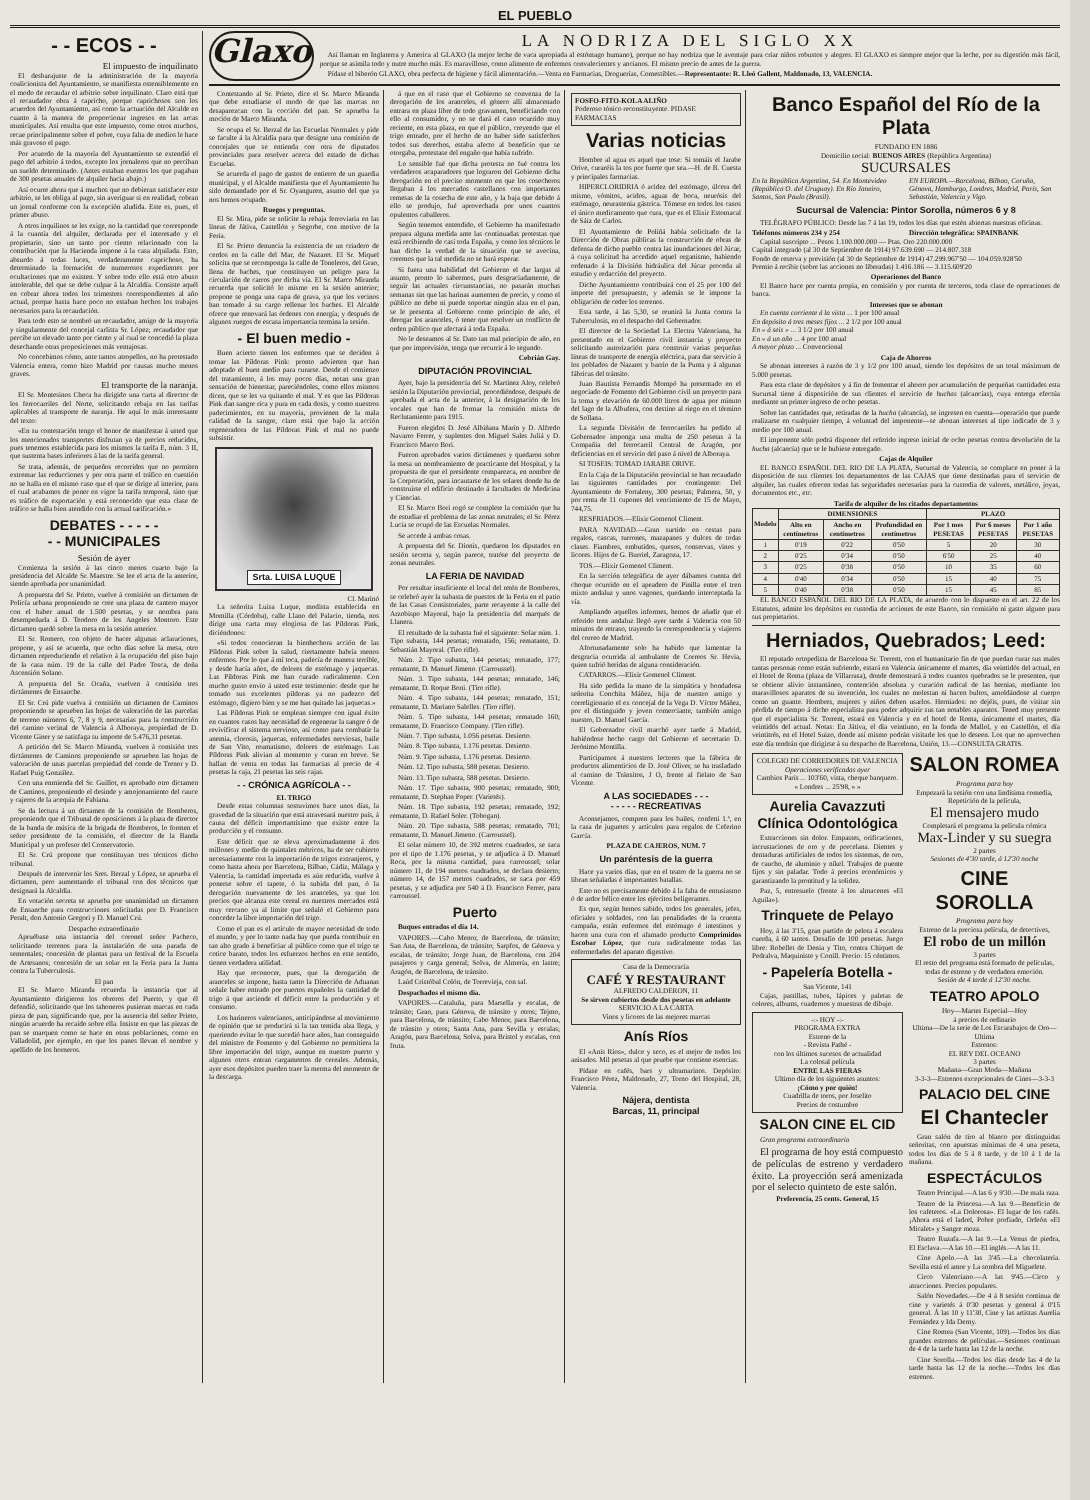EL PUEBLO
- - ECOS - -
El impuesto de inquilinato
El desbarajuste de la administración de la mayoría coalicionista del Ayuntamiento, se manifiesta ostensiblemente en el modo de recaudar el arbitrio sobre inquilinato. Claro está que el recaudador obra á capricho, porque caprichosos son los acuerdos del Ayuntamiento, así como la actuación del Alcalde en cuanto á la manera de proporcionar ingresos en las arcas municipales. Así resulta que este impuesto, como otros muchos, recae principalmente sobre el pobre, cuya falta de medios le hace más gravoso el pago.
Por acuerdo de la mayoría del Ayuntamiento se extendió el pago del arbitrio á todos, excepto los jornaleros que no perciban un sueldo determinado. (Antes estaban exentos los que pagaban de 300 pesetas anuales de alquiler hacia abajo.)
Así ocurre ahora que á muchos que no debieran satisfacer este arbitrio, se les obliga al pago, sin averiguar si en realidad, cobran un jornal conforme con la excepción aludida. Este es, pues, el primer abuso.
A otros inquilinos se les exige, no la cantidad que corresponde á la cuantía del alquiler, declarada por el interesado y el propietario, sino un tanto por ciento relacionado con la contribución que la Hacienda impone á la casa alquilada. Esto, absurdo á todas luces, verdaderamente caprichoso, ha determinado la formación de numerosos expedientes por ocultaciones que no existen. Y sobre todo ello está otro abuso intolerable, del que se debe culpar á la Alcaldía. Consiste aquél en cobrar ahora todos los trimestres correspondientes al año actual, porque hasta hace poco no estaban hechos los trabajos necesarios para la recaudación.
Para todo esto se nombró un recaudador, amigo de la mayoría y singularmente del concejal carlista Sr. López; recaudador que percibe un elevado tanto por ciento y al cual se concedió la plaza desechando otras proposiciones más ventajosas.
No concebimos cómo, ante tantos atropellos, no ha protestado Valencia entera, como hizo Madrid por causas mucho menos graves.
El transporte de la naranja.
El Sr. Montesinos Checa ha dirigido una carta al director de los ferrocarriles del Norte, solicitando rebaja en las tarifas aplicables al transporte de naranja. He aquí lo más interesante del texto:
«En su contestación tengo el honor de manifestar á usted que los mencionados transportes disfrutan ya de precios reducidos, pues tenemos establecida para los mismos la tarifa E, núm. 3 II, que sustenta bases inferiores á las de la tarifa general.
Se trata, además, de pequeños recorridos que no permiten extremar las reducciones y por otra parte el tráfico en cuestión no se halla en el mismo caso que el que se dirige al interior, para el cual acabamos de poner en vigor la tarifa temporal, sino que es tráfico de exportación y está reconocido que esta clase de tráfico se halla bien atendido con la actual tarificación.»
DEBATES - - - - -
- - MUNICIPALES
Sesión de ayer
Comienza la sesión á las cinco menos cuarto bajo la presidencia del Alcalde Sr. Maestre. Se lee el acta de la anterior, siendo aprobada por unanimidad.
A propuesta del Sr. Prieto, vuelve á comisión un dictamen de Policía urbana proponiendo se cree una plaza de cantero mayor con el haber anual de 1.500 pesetas, y se nombra para desempeñarla á D. Teodoro de los Angeles Montoro. Este dictamen quedó sobre la mesa en la sesión anterior.
El Sr. Romero, con objeto de hacer algunas aclaraciones, propone, y así se acuerda, que ocho días sobre la mesa, otro dictamen reproduciendo el relativo á la ocupación del piso bajo de la casa núm. 19 de la calle del Padre Tosca, de doña Ascensión Solano.
A propuesta del Sr. Ocaña, vuelven á comisión tres dictámenes de Ensanche.
El Sr. Crú pide vuelva á comisión un dictamen de Caminos proponiendo se aprueben las hojas de valoración de las parcelas de terreno números 6, 7, 8 y 9, necesarias para la construcción del camino vecinal de Valencia á Alboraya, propiedad de D. Vicente Giner y se satisfaga su importe de 5.476,31 pesetas.
A petición del Sr. Marco Miranda, vuelven á comisión tres dictámenes de Caminos proponiendo se aprueben las hojas de valoración de unas parcelas propiedad del conde de Trenor y D. Rafael Puig González.
Con una enmienda del Sr. Guillot, es aprobado otro dictamen de Caminos, proponiendo el desinde y amojonamiento del cauce y cajeros de la acequia de Fabiana.
Se da lectura á un dictamen de la comisión de Bomberos, proponiendo que el Tribunal de oposiciones á la plaza de director de la banda de música de la brigada de Bomberos, lo formen el señor presidente de la comisión, el director de la Banda Municipal y un profesor del Conservatorio.
El Sr. Crú propone que constituyan tres técnicos dicho tribunal.
Después de intervenir los Sres. Berzal y López, se aprueba el dictamen, pero aumentando el tribunal con dos técnicos que designará la Alcaldía.
En votación secreta se aprueba por unanimidad un dictamen de Ensanche para construcciones solicitadas por D. Francisco Peralt, don Antonio Gregori y D. Manuel Crú.
Despacho extraordinario
Apruébase una instancia del coronel señor Pacheco, solicitando terrenos para la instalación de una parada de sementales; concesión de plantas para un festival de la Escuela de Artesanos; concesión de un solar en la Feria para la Junta contra la Tuberculosis.
El pan
El Sr. Marco Miranda recuerda la instancia que al Ayuntamiento dirigieron los obreros del Puerto, y que él defendió, solicitando que los tahoneros pusieran marcas en cada pieza de pan, significando que, por la ausencia del señor Prieto, ningún acuerdo ha recaído sobre ella. Insiste en que las piezas de pan se marquen como se hace en otras poblaciones, como en Valladolid, por ejemplo, en que los panes llevan el nombre y apellido de los horneros.
Glaxo
LA NODRIZA DEL SIGLO XX
Así llaman en Inglaterra y America al GLAXO (la mejor leche de vaca apropiada al estómago humano), porque no hay nodriza que le aventaje para criar niños robustos y alegres. El GLAXO es siempre mejor que la leche, por su digestión más fácil, porque se asimila todo y nutre mucho más. Es maravilloso, como alimento de enfermos convalecientes y ancianos. El mismo precio de antes de la guerra.
Pídase el biberón GLAXO, obra perfecta de higiene y fácil alimentación.—Venta en Farmacias, Droguerías, Comestibles.—Representante: R. Lleó Gallent, Maldonado, 13, VALENCIA.
Contestando al Sr. Prieto, dice el Sr. Marco Miranda que debe estudiarse el modo de que las marcas no desaparezcan con la cocción del pan. Se aprueba la moción de Marco Miranda.
Se ocupa el Sr. Berzal de las Escuelas Normales y pide se faculte á la Alcaldía para que designe una comisión de concejales que se entienda con otra de diputados provinciales para resolver acerca del estado de dichas Escuelas.
Se acuerda el pago de gastos de entierro de un guardia municipal, y el Alcalde manifiesta que el Ayuntamiento ha sido demandado por el Sr. Oyanguren, asunto del que ya nos hemos ocupado.
Ruegos y preguntas.
El Sr. Mira, pide se solicite la rebaja ferroviaria en las líneas de Játiva, Castellón y Segorbe, con motivo de la Feria.
El Sr. Prieto denuncia la existencia de un criadero de cerdos en la calle del Mar, de Nazaret. El Sr. Miquel solicita que se recomponga la calle de Toneleros, del Grao, llena de baches, que constituyen un peligro para la circulación de carros por dicha vía. El Sr. Marco Miranda recuerda que solicitó lo mismo en la sesión anterior; propone se ponga una capa de grava, ya que los vecinos han tomado á su cargo rellenar los baches. El Alcalde ofrece que renovará las órdenes con energía; y después de algunos ruegos de escasa importancia termina la sesión.
- El buen medio -
Buen acierto tienen los enfermos que se deciden á tomar las Píldoras Pink: pronto advierten que han adoptado el buen medio para curarse. Desde el comienzo del tratamiento, á los muy pocos días, notan una gran sensación de bienestar, pareciéndoles, como ellos mismos dicen, que se les va quitando el mal. Y es que las Píldoras Pink dan sangre rica y pura en cada dosis, y como nuestros padecimientos, en su mayoría, provienen de la mala calidad de la sangre, claro está que bajo la acción regeneradora de las Píldoras Pink el mal no puede subsistir.
Srta. LUISA LUQUE
Cl. Marinó
La señorita Luisa Luque, modista establecida en Montilla (Córdoba), calle Llano del Palacio, tienda, nos dirige una carta muy elogiosa de las Píldoras Pink, diciéndonos:
«Si todos conocieran la bienhechora acción de las Píldoras Pink sobre la salud, ciertamente habría menos enfermos. Por lo que á mí toca, padecía de manera terrible, y desde hacía años, de dolores de estómago y jaquecas. Las Píldoras Pink me han curado radicalmente. Con mucho gusto envío á usted este testimonio: desde que he tomado sus excelentes píldoras ya no padezco del estómago, digiero bien y se me han quitado las jaquecas.»
Las Píldoras Pink se emplean siempre con igual éxito en cuantos casos hay necesidad de regenerar la sangre ó de revivificar el sistema nervioso, así como para combatir la anemia, clorosis, jaquecas, enfermedades nerviosas, baile de San Vito, reumatismo, dolores de estómago. Las Píldoras Pink alivian al momento y curan en breve. Se hallan de venta en todas las farmacias al precio de 4 pesetas la caja, 21 pesetas las seis cajas.
- - CRÓNICA AGRÍCOLA - -
EL TRIGO
Desde estas columnas sostuvimos hace unos días, la gravedad de la situación que está atravesará nuestro país, á causa del déficit importantísimo que existe entre la producción y el consumo.
Este déficit que se eleva aproximadamente á dos millones y medio de quintales métricos, ha de ser cubierto necesariamente con la importación de trigos extranjeros, y como hasta ahora por Barcelona, Bilbao, Cádiz, Málaga y Valencia, la cantidad importada es aún reducida, vuelve á ponerse sobre el tapete, ó la subida del pan, ó la derogación nuevamente de los aranceles, ya que los precios que alcanza este cereal en nuestros mercados está muy cercano ya al límite que señaló el Gobierno para conceder la libre importación del trigo.
Como el pan es el artículo de mayor necesidad de todo el mundo, y por lo tanto nada hay que pueda contribuir en tan alto grado á beneficiar al público como que el trigo se cotice barato, todos los esfuerzos hechos en este sentido, tienen verdadera utilidad.
Hay que reconocer, pues, que la derogación de aranceles se impone, hasta tanto la Dirección de Aduanas señale haber entrado por puertos españoles la cantidad de trigo á que asciende el déficit entre la producción y el consumo.
Los harineros valencianos, anticipándose al movimiento de opinión que se producirá si la tan temida alza llega, y queriendo evitar lo que sucedió hace años, han conseguido del ministro de Fomento y del Gobierno no permitiera la libre importación del trigo, aunque en nuestro puerto y algunos otros entran cargamentos de cereales. Además, ayer esos depósitos pueden traer la merma del momento de la descarga.
á que en el caso que el Gobierno se convenza de la derogación de los aranceles, el género allí almacenado entrara en plaza libre de todo gravamen, beneficiando con ello al consumidor, y no se dará el caso ocurrido muy reciente, en esta plaza, en que el público, creyendo que el trigo entrado, por el hecho de no haber sido satisfechos todos sus derechos, estaba afecto al beneficio que se otorgaba, protestase del engaño que había sufrido.
Lo sensible fué que dicha protesta no fué contra los verdaderos acaparadores que lograron del Gobierno dicha derogación en el preciso momento en que los cosecheros llegaban á los mercados castellanos con importantes remesas de la cosecha de este año, y la baja que debido á ello se produjo, fué aprovechada por unos cuantos opulentos caballeros.
Según tenemos entendido, el Gobierno ha manifestado prepara alguna medida ante las continuadas protestas que está recibiendo de casi toda España, y como los técnicos le han dicho la verdad de la situación que se avecina, creemos que la tal medida no se hará esperar.
Si fuera una habilidad del Gobierno el dar largas al asunto, pronto lo sabremos, pues desgraciadamente, de seguir las actuales circunstancias, no pasarán muchas semanas sin que las harinas aumenten de precio, y como el público no debe ni puede soportar ningún alza en el pan, se le presenta al Gobierno como principio de año, el derogar los aranceles, ó tener que resolver un conflicto de orden público que afectará á toda España.
No le deseamos al Sr. Dato tan mal principio de año, en que por imprevisión, tenga que recurrir á lo segundo.
Cebrián Gay.
DIPUTACIÓN PROVINCIAL
Ayer, bajo la presidencia del Sr. Martínez Aloy, celebró sesión la Diputación provincial, procediéndose, después de aprobada el acta de la anterior, á la designación de los vocales que han de formar la comisión mixta de Reclutamiento para 1915.
Fueron elegidos D. José Albiñana Marín y D. Alfredo Navarro Ferrer, y suplentes don Miguel Sales Juliá y D. Francisco Marco Bori.
Fueron aprobados varios dictámenes y quedaron sobre la mesa un nombramiento de practicante del Hospital, y la propuesta de que el presidente comparezca, en nombre de la Corporación, para incautarse de los solares donde ha de construirse el edificio destinado á facultades de Medicina y Ciencias.
El Sr. Marco Bori rogó se complete la comisión que ha de estudiar el problema de las zonas neutrales; el Sr. Pérez Lucia se ocupó de las Escuelas Normales.
Se accede á ambas cosas.
A propuesta del Sr. Dionis, quedaron los diputados en sesión secreta y, según parece, tratóse del proyecto de zonas neutrales.
LA FERIA DE NAVIDAD
Por resultar insuficiente el local del retén de Bomberos, se celebró ayer la subasta de puestos de la Feria en el patio de las Casas Consistoriales, parte recayente á la calle del Arzobispo Mayoral, bajo la presidencia del marqués de Llanera.
El resultado de la subasta fué el siguiente: Solar núm. 1. Tipo subasta, 144 pesetas; rematado, 156; rematante, D. Sebastián Mayoral. (Tiro rifle).
Núm. 2. Tipo subasta, 144 pesetas; rematado, 177; rematante, D. Manuel Jimeno. (Carroussel).
Núm. 3. Tipo subasta, 144 pesetas; rematado, 146; rematante, D. Roque Boni. (Tiro rifle).
Núm. 4. Tipo subasta, 144 pesetas; rematado, 151; rematante, D. Mariano Salelles. (Tiro rifle).
Núm. 5. Tipo subasta, 144 pesetas; rematado 160; rematante, D. Francisco Company. (Tiro rifle).
Núm. 7. Tipo subasta, 1.056 pesetas. Desierto.
Núm. 8. Tipo subasta, 1.176 pesetas. Desierto.
Núm. 9. Tipo subasta, 1.176 pesetas. Desierto.
Núm. 12. Tipo subasta, 588 pesetas. Desierto.
Núm. 13. Tipo subasta, 588 pesetas. Desierto.
Núm. 17. Tipo subasta, 900 pesetas; rematado, 900; rematante, D. Stephan Poper. (Varietés).
Núm. 18. Tipo subasta, 192 pesetas; rematado, 192; rematante, D. Rafael Soler. (Tobogan).
Núm. 20. Tipo subasta, 588 pesetas; rematado, 701; rematante, D. Manuel Jimeno. (Carroussel).
El solar número 10, de 392 metros cuadrados, se saca por el tipo de 1.176 pesetas, y se adjudica á D. Manuel Roca, por la misma cantidad, para carroussel; solar número 11, de 194 metros cuadrados, se declara desierto; número 14, de 157 metros cuadrados, se saca por 459 pesetas, y se adjudica por 540 á D. Francisco Ferrer, para carroussel.
Puerto
Buques entrados el día 14.
VAPORES.—Cabo Menor, de Barcelona, de tránsito; San Ana, de Barcelona, de tránsito; Sarpfos, de Génova y escalas, de tránsito; Jorge Juan, de Barcelona, con 204 pasajeros y carga general; Solva, de Almería, en lastre; Aragón, de Barcelona, de tránsito.
Laúd Cristóbal Colón, de Torrevieja, con sal.
Despachados el mismo día.
VAPORES.—Cataluña, para Marsella y escalas, de tránsito; Grao, para Génova, de tránsito y otros; Tejmo, para Barcelona, de tránsito; Cabo Menor, para Barcelona, de tránsito y otros; Santa Ana, para Sevilla y escalas; Aragón, para Barcelona; Solva, para Bristol y escalas, con fruta.
FOSFO-FITO-KOLA ALIÑO
Poderoso tónico reconstituyente. PIDASE FARMACIAS
Varias noticias
Hombre al agua es aquel que tose: Si tomáis el Jarabe Orive, curaréis la tos por fuerte que sea.—H. de B. Cuesta y principales farmacias.
HIPERCLORIDRIA ó acidez del estómago, úlcera del mismo, vómitos, acidos, aguas de boca, neurósis del estómago, neurastenia gástrica. Tómese en todos los casos el único medicamento que cura, que es el Elixir Estomacal de Sáiz de Carlos.
El Ayuntamiento de Poliñá había solicitado de la Dirección de Obras públicas la construcción de obras de defensa de dicho pueblo contra las inundaciones del Júcar, á cuya solicitud ha accedido aquel organismo, habiendo ordenado á la División hidráulica del Júcar proceda al estudio y redacción del proyecto.
Dicho Ayuntamiento contribuirá con el 25 por 100 del importe del presupuesto, y además se le impone la obligación de ceder los terrenos.
Esta tarde, á las 5,30, se reunirá la Junta contra la Tuberculosis, en el despacho del Gobernador.
El director de la Sociedad La Electra Valenciana, ha presentado en el Gobierno civil instancia y proyecto solicitando autorización para construir varias pequeñas líneas de transporte de energía eléctrica, para dar servicio á los poblados de Nazaret y barrio de la Punta y á algunas fábricas del tránsito.
Juan Bautista Ferrandis Mompó ha presentado en el negociado de Fomento del Gobierno civil un proyecto para la toma y elevación de 60.000 litros de agua por minuto del lago de la Albufera, con destino al riego en el término de Sollana.
La segunda División de ferrocarriles ha pedido al Gobernador imponga una multa de 250 pesetas á la Compañía del ferrocarril Central de Aragón, por deficiencias en el servicio del paso á nivel de Alboraya.
SI TOSEIS: TOMAD JARABE ORIVE.
En la Caja de la Diputación provincial se han recaudado las siguientes cantidades por contingente: Del Ayuntamiento de Fortaleny, 300 pesetas; Palmera, 50, y por renta de 11 cupones del vencimiento de 15 de Mayo, 744,75.
RESFRIADOS.—Elixir Gomenol Climent.
PARA NAVIDAD.—Gran surtido en cestas para regalos, cascas, turrones, mazapanes y dulces de todas clases. Fiambres, embutidos, quesos, conservas, vinos y licores. Hijos de G. Burriel, Zaragoza, 17.
TOS.—Elixir Gomenol Climent.
En la sección telegráfica de ayer dábamos cuenta del choque ocurrido en el apeadero de Pinilla entre el tren mixto andaluz y unos vagones, quedando interceptada la vía.
Ampliando aquellos informes, hemos de añadir que el referido tren andaluz llegó ayer tarde á Valencia con 50 minutos de retraso, trayendo la correspondencia y viajeros del correo de Madrid.
Afortunadamente solo ha habido que lamentar la desgracia ocurrida al ambulante de Correos Sr. Hevia, quien sufrió heridas de alguna consideración.
CATARROS.—Elixir Gomenol Climent.
Ha sido pedida la mano de la simpática y bondadosa señorita Conchita Máñez, hija de nuestro amigo y correligionario el ex concejal de la Vega D. Víctor Máñez, por el distinguido y joven comerciante, también amigo nuestro, D. Manuel García.
El Gobernador civil marchó ayer tarde á Madrid, habiéndose hecho cargo del Gobierno el secretario D. Jerónimo Montilla.
Participamos á nuestros lectores que la fábrica de productos alimenticios de D. José Oliver, se ha trasladado al camino de Tránsitos, J O, frente al fielato de San Vicente.
A LAS SOCIEDADES - - -
- - - - - RECREATIVAS
Aconsejamos, compren para los bailes, confetti 1.ª, en la casa de juguetes y artículos para regalos de Ceferino García.
PLAZA DE CAJEROS, NUM. 7
Un paréntesis de la guerra
Hace ya varios días, que en el teatro de la guerra no se libran señaladas é importantes batallas.
Esto no es precisamente debido á la falta de entusiasmo ó de ardor bélico entre los ejércitos beligerantes.
Es que, según hemos sabido, todos los generales, jefes, oficiales y soldados, con las penalidades de la cruenta campaña, están enfermos del estómago é intestinos y hacen una cura con el afamado producto Comprimidos Escobar López, que cura radicalmente todas las enfermedades del aparato digestivo.
Casa de la Democracia
CAFÉ Y RESTAURANT
ALFREDO CALDERON, 11
Se sirven cubiertos desde dos pesetas en adelante
SERVICIO A LA CARTA
Vinos y licores de las mejores marcas
Anís Ríos
El «Anís Ríos», dulce y seco, es el mejor de todos los anisados. Mil pesetas al que pruebe que contiene esencias.
Pídase en cafés, bars y ultramarinos. Depósito: Francisco Pérez, Maldonado, 27, Torno del Hospital, 28, Valencia.
Nájera, dentista
Barcas, 11, principal
Banco Español del Río de la Plata
FUNDADO EN 1886
Domicilio social: BUENOS AIRES (República Argentina)
SUCURSALES
En la República Argentina, 54. En Montevideo (República O. del Uruguay). En Río Janeiro, Santos, San Paulo (Brasil).
EN EUROPA.—Barcelona, Bilbao, Coruña, Génova, Hamburgo, Londres, Madrid, París, San Sebastián, Valencia y Vigo.
Sucursal de Valencia: Pintor Sorolla, números 6 y 8
TELÉGRAFO PÚBLICO: Desde las 7 á las 19, todos los días que estén abiertas nuestras oficinas.
Teléfonos números 234 y 254 Dirección telegráfica: SPAINBANK
Capital suscripto ... Pesos 1.100.000.000 — Ptas. Oro 220.000.000
Capital integrado (al 30 de Septiembre de 1914) 97.639.690 — 214.807.318
Fondo de reserva y previsión (al 30 de Septiembre de 1914) 47.299.967'50 — 104.059.928'50
Premio á recibir (sobre las acciones no liberadas) 1.416.186 — 3.115.609'20
Operaciones del Banco
El Banco hace por cuenta propia, en comisión y por cuenta de terceros, toda clase de operaciones de banca.
Intereses que se abonan
En cuenta corriente á la vista ... 1 por 100 anual
En depósito á tres meses fijos ... 2 1/2 por 100 anual
En » á seis » ... 3 1/2 por 100 anual
En » á un año ... 4 por 100 anual
A mayor plazo ... Convencional
Caja de Ahorros
Se abonan intereses á razón de 3 y 1/2 por 100 anual, siendo los depósitos de un total máximum de 5.000 pesetas.
Para esta clase de depósitos y á fin de fomentar el ahorro por acumulación de pequeñas cantidades esta Sucursal tiene á disposición de sus clientes el servicio de huchas (alcancías), cuya entrega efectúa mediante un primer ingreso de ocho pesetas.
Sobre las cantidades que, retiradas de la hucha (alcancía), se ingresen en cuenta—operación que puede realizarse en cualquier tiempo, á voluntad del imponente—se abonan intereses al tipo indicado de 3 y medio por 100 anual.
El imponente sólo podrá disponer del referido ingreso inicial de ocho pesetas contra devolución de la hucha (alcancía) que se le hubiese entregado.
Cajas de Alquiler
EL BANCO ESPAÑOL DEL RIO DE LA PLATA, Sucursal de Valencia, se complace en poner á la disposición de sus clientes los departamentos de las CAJAS que tiene destinadas para el servicio de alquiler, las cuales ofrecen todas las seguridades necesarias para la custodia de valores, metálico, joyas, documentos etc., etc.
Tarifa de alquiler de los citados departamentos
| Modelo | DIMENSIONES | | | PLAZO | | |
| --- | --- | --- | --- | --- | --- | --- |
| | Alto en centímetros | Ancho en centímetros | Profundidad en centímetros | Por 1 mes PESETAS | Por 6 meses PESETAS | Por 1 año PESETAS |
| 1 | 0'19 | 0'22 | 0'50 | 5 | 20 | 30 |
| 2 | 0'25 | 0'34 | 0'50 | 6'50 | 25 | 40 |
| 3 | 0'25 | 0'38 | 0'50 | 10 | 35 | 60 |
| 4 | 0'40 | 0'34 | 0'50 | 15 | 40 | 75 |
| 5 | 0'40 | 0'38 | 0'50 | 15 | 45 | 85 |
EL BANCO ESPAÑOL DEL RIO DE LA PLATA, de acuerdo con lo dispuesto en el art. 22 de los Estatutos, admite los depósitos en custodia de acciones de este Banco, sin comisión ni gasto alguno para sus propietarios.
Herniados, Quebrados; Leed:
El reputado ortopedista de Barcelona Sr. Torrent, con el humanitario fin de que puedan curar sus males tantas personas como están sufriendo, estará en Valencia únicamente el martes, día veintidós del actual, en el Hotel de Roma (plaza de Villarrasa), donde demostrará á todos cuantos quebrados se le presenten, que se obtiene alivio instantáneo, contención absoluta y curación radical de las hernias, mediante los maravillosos aparatos de su invención, los cuales no molestan ni hacen bultos, amoldándose al cuerpo como un guante. Hombres, mujeres y niños deben usarlos. Herniados: no dejéis, pues, de visitar sin pérdida de tiempo á dicho especialista para poder adquirir sus tan notables aparatos. Tened muy presente que el especialista Sr. Torrent, estará en Valencia y en el hotel de Roma, únicamente el martes, día veintidós del actual. Notas: En Játiva, el día veintiuno, en la fonda de Mallol, y en Castellón, el día veintitrés, en el Hotel Suizo, donde así mismo podrán visitarle los que lo deseen. Los que no aprovechen este día tendrán que dirigirse á su despacho de Barcelona, Unión, 13.—CONSULTA GRATIS.
COLEGIO DE CORREDORES DE VALENCIA
Operaciones verificadas ayer
Cambios París ... 103'60, vista, cheque banquero.
» Londres ... 25'98, » »
Aurelia Cavazzuti
Clínica Odontológica
Extracciones sin dolor. Empastes, orificaciones, incrustaciones de oro y de porcelana. Dientes y dentaduras artificiales de todos los sistemas, de oro, de caucho, de aluminio y níkel. Trabajos de puente fijos y sin paladar. Todo á precios económicos y garantizando la prontitud y la solidez.
Paz, 5, entresuelo (frente á los almacenes «El Aguila»).
Trinquete de Pelayo
Hoy, á las 3'15, gran partido de pelota á escalera cuerda, á 60 tantos. Desafío de 100 pesetas. Juego libre: Robellet de Denia y Tito, contra Chiquet de Pedralva, Maquiniste y Conill. Precio: 15 céntimos.
- Papelería Botella -
San Vicente, 141
Cajas, pastillas, tubos, lápices y paletas de colores, albums, cuadernos y muestras de dibujo.
-:- HOY -:-
PROGRAMA EXTRA
Estreno de la
- Revista Pathé -
con los últimos sucesos de actualidad
La colosal película
ENTRE LAS FIERAS
Ultimo día de los siguientes asuntos:
¡Cómo y por quién!
Cuadrilla de toros, por Joselito
Precios de costumbre
SALON CINE EL CID
Gran programa extraordinario
El programa de hoy está compuesto de películas de estreno y verdadero éxito. La proyección será amenizada por el selecto quinteto de este salón.
Preferencia, 25 cents. General, 15
SALON ROMEA
Programa para hoy
Empezará la sesión con una lindísima comedia, Repetición de la película,
El mensajero mudo
Completará el programa la película cómica
Max-Linder y su suegra
2 partes
Sesiones de 4'30 tarde, á 12'30 noche
CINE SOROLLA
Programa para hoy
Estreno de la preciosa película, de detectives,
El robo de un millón
3 partes
El resto del programa está formado de películas, todas de estreno y de verdadera emoción.
Sesión de 4 tarde á 12'30 noche.
TEATRO APOLO
Hoy—Martes Especial—Hoy
á precios de ordinario
Ultima—De la serie de Los Escarabajos de Oro—Ultima
Estrenos:
EL REY DEL OCEANO
3 partes
Mañana—Gran Moda—Mañana
3-3-3—Estrenos excepcionales de Cines—3-3-3
PALACIO DEL CINE
El Chantecler
Gran salón de tiro al blanco por distinguidas señoritas, con apuestas mínimas de 4 una peseta, todos los días de 5 á 8 tarde, y de 10 á 1 de la mañana.
ESPECTÁCULOS
Teatro Principal.—A las 6 y 9'30.—De mala raza.
Teatro de la Princesa.—A las 9.—Beneficio de los cafeteros. «La Dolorosa». El lugar de los cafés. ¡Ahora está el ladrel, Pobre porfiado, Orfeón «El Micalet» y Sangre moza.
Teatro Ruzafa.—A las 9.—La Venus de piedra, El Esclava.—A las 10.—El inglés.—A las 11.
Cine Apolo.—A las 3'45.—La chocolatería. Sevilla está el amor y La sombra del Miguelete.
Circo Valenciano.—A las 9'45.—Circo y atracciones. Precios populares.
Salón Novedades.—De 4 á 8 sesión continua de cine y varietés á 0'30 pesetas y general á 0'15 general. Á las 10 y 11'30, Cine y las artistas Aurelia Fernández y Ida Derny.
Cine Romea (San Vicente, 109).—Todos los días grandes estrenos de películas.—Sesiones continuas de 4 de la tarde hasta las 12 de la noche.
Cine Sorolla.—Todos los días desde las 4 de la tarde hasta las 12 de la noche.—Todos los días estrenos.